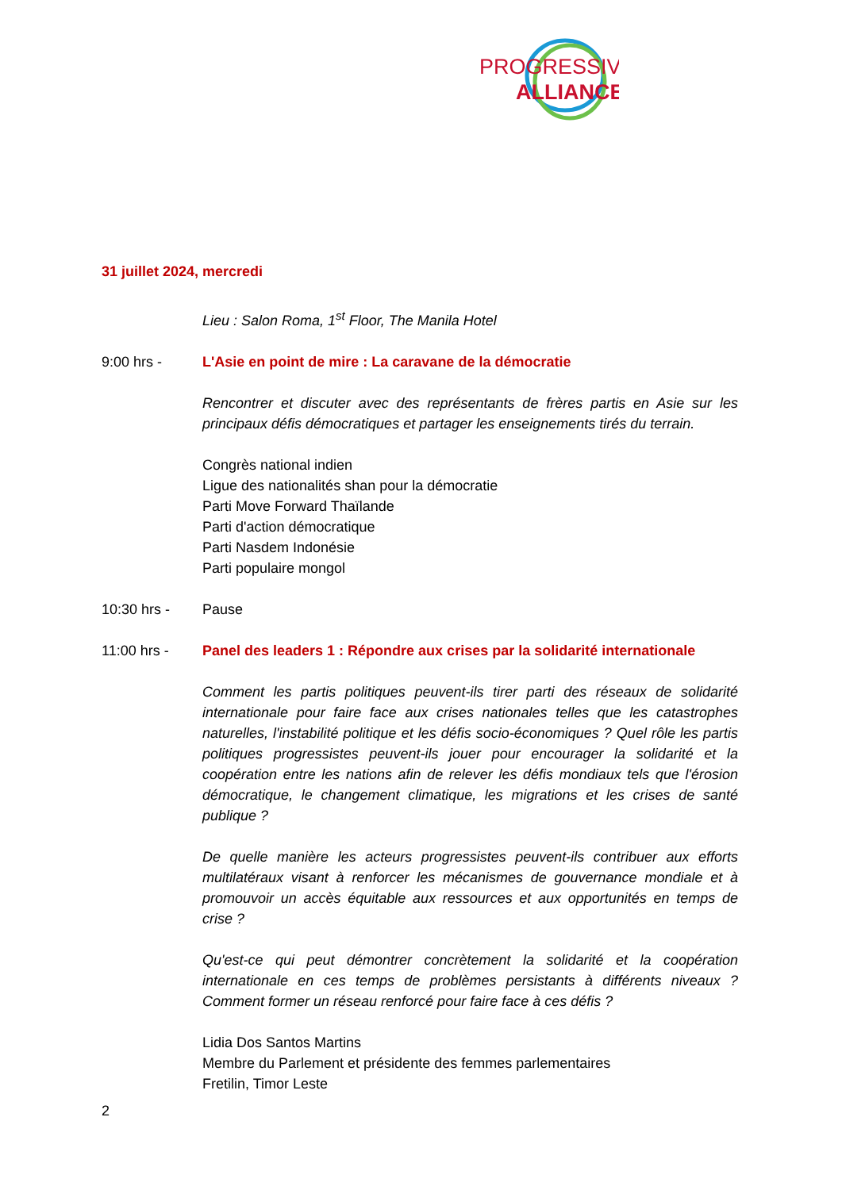PROGRESSIVE
ALLIANCE
31 juillet 2024, mercredi
Lieu : Salon Roma, 1<sup>st</sup> Floor, The Manila Hotel
9:00 hrs - L'Asie en point de mire : La caravane de la démocratie
Rencontrer et discuter avec des représentants de frères partis en Asie sur les principaux défis démocratiques et partager les enseignements tirés du terrain.
Congrès national indien
Ligue des nationalités shan pour la démocratie
Parti Move Forward Thaïlande
Parti d'action démocratique
Parti Nasdem Indonésie
Parti populaire mongol
10:30 hrs - Pause
11:00 hrs - Panel des leaders 1 : Répondre aux crises par la solidarité internationale
Comment les partis politiques peuvent-ils tirer parti des réseaux de solidarité internationale pour faire face aux crises nationales telles que les catastrophes naturelles, l'instabilité politique et les défis socio-économiques ? Quel rôle les partis politiques progressistes peuvent-ils jouer pour encourager la solidarité et la coopération entre les nations afin de relever les défis mondiaux tels que l'érosion démocratique, le changement climatique, les migrations et les crises de santé publique ?
De quelle manière les acteurs progressistes peuvent-ils contribuer aux efforts multilatéraux visant à renforcer les mécanismes de gouvernance mondiale et à promouvoir un accès équitable aux ressources et aux opportunités en temps de crise ?
Qu'est-ce qui peut démontrer concrètement la solidarité et la coopération internationale en ces temps de problèmes persistants à différents niveaux ? Comment former un réseau renforcé pour faire face à ces défis ?
Lidia Dos Santos Martins
Membre du Parlement et présidente des femmes parlementaires
Fretilin, Timor Leste
2